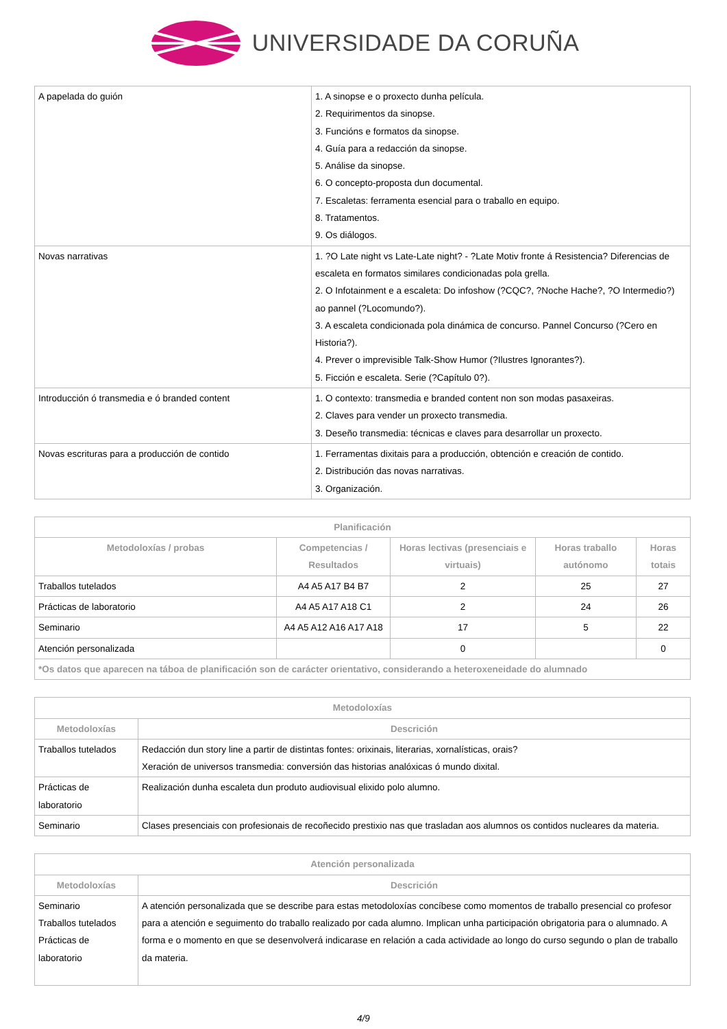UNIVERSIDADE DA CORUÑA
| A papelada do guión | 1. A sinopse e o proxecto dunha película. 2. Requirimentos da sinopse. 3. Funcións e formatos da sinopse. 4. Guía para a redacción da sinopse. 5. Análise da sinopse. 6. O concepto-proposta dun documental. 7. Escaletas: ferramenta esencial para o traballo en equipo. 8. Tratamentos. 9. Os diálogos. |
| Novas narrativas | 1. ?O Late night vs Late-Late night? - ?Late Motiv fronte á Resistencia? Diferencias de escaleta en formatos similares condicionadas pola grella. 2. O Infotainment e a escaleta: Do infoshow (?CQC?, ?Noche Hache?, ?O Intermedio?) ao pannel (?Locomundo?). 3. A escaleta condicionada pola dinámica de concurso. Pannel Concurso (?Cero en Historia?). 4. Prever o imprevisible Talk-Show Humor (?Ilustres Ignorantes?). 5. Ficción e escaleta. Serie (?Capítulo 0?). |
| Introducción ó transmedia e ó branded content | 1. O contexto: transmedia e branded content non son modas pasaxeiras. 2. Claves para vender un proxecto transmedia. 3. Deseño transmedia: técnicas e claves para desarrollar un proxecto. |
| Novas escrituras para a producción de contido | 1. Ferramentas dixitais para a producción, obtención e creación de contido. 2. Distribución das novas narrativas. 3. Organización. |
| Planificación | | | | |
| --- | --- | --- | --- | --- |
| Metodoloxías / probas | Competencias / Resultados | Horas lectivas (presenciais e virtuais) | Horas traballo autónomo | Horas totais |
| Traballos tutelados | A4 A5 A17 B4 B7 | 2 | 25 | 27 |
| Prácticas de laboratorio | A4 A5 A17 A18 C1 | 2 | 24 | 26 |
| Seminario | A4 A5 A12 A16 A17 A18 | 17 | 5 | 22 |
| Atención personalizada | | 0 | | 0 |
| *Os datos que aparecen na táboa de planificación son de carácter orientativo, considerando a heteroxeneidade do alumnado | | | | |
| Metodoloxías | |
| --- | --- |
| Metodoloxías | Descrición |
| Traballos tutelados | Redacción dun story line a partir de distintas fontes: orixinais, literarias, xornalísticas, orais? Xeración de universos transmedia: conversión das historias analóxicas ó mundo dixital. |
| Prácticas de laboratorio | Realización dunha escaleta dun produto audiovisual elixido polo alumno. |
| Seminario | Clases presenciais con profesionais de recoñecido prestixio nas que trasladan aos alumnos os contidos nucleares da materia. |
| Atención personalizada | |
| --- | --- |
| Metodoloxías | Descrición |
| Seminario Traballos tutelados Prácticas de laboratorio | A atención personalizada que se describe para estas metodoloxías concíbese como momentos de traballo presencial co profesor para a atención e seguimento do traballo realizado por cada alumno. Implican unha participación obrigatoria para o alumnado. A forma e o momento en que se desenvolverá indicarase en relación a cada actividade ao longo do curso segundo o plan de traballo da materia. |
4/9